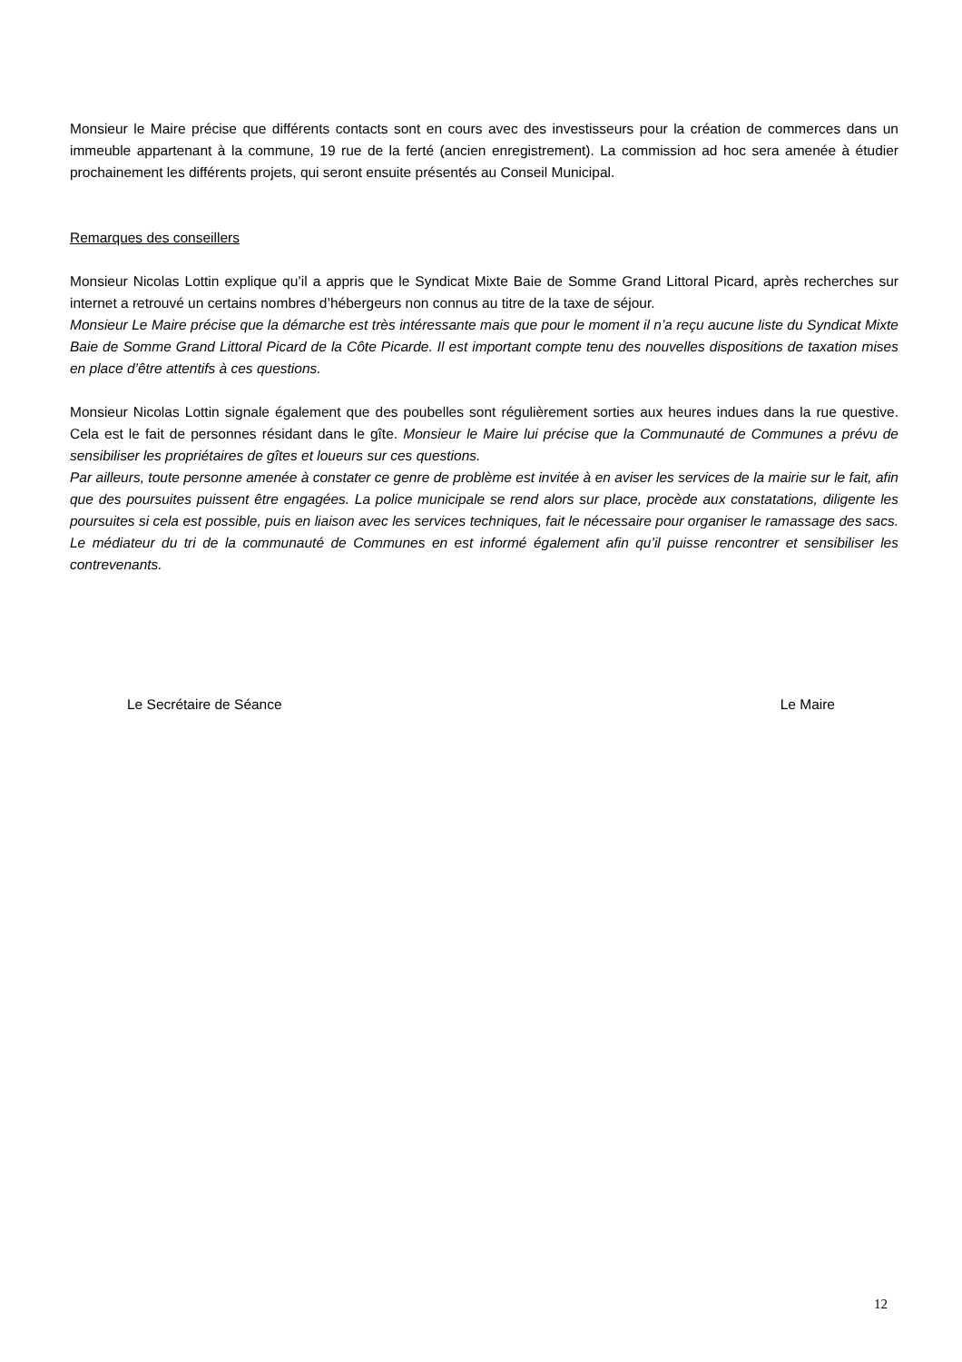Monsieur le Maire précise que différents contacts sont en cours avec des investisseurs pour la création de commerces dans un immeuble appartenant à la commune, 19 rue de la ferté (ancien enregistrement). La commission ad hoc sera amenée à étudier prochainement les différents projets, qui seront ensuite présentés au Conseil Municipal.
Remarques des conseillers
Monsieur Nicolas Lottin explique qu’il a appris que le Syndicat Mixte Baie de Somme Grand Littoral Picard, après recherches sur internet a retrouvé un certains nombres d’hébergeurs non connus au titre de la taxe de séjour.
Monsieur Le Maire précise que la démarche est très intéressante mais que pour le moment il n’a reçu aucune liste du Syndicat Mixte Baie de Somme Grand Littoral Picard de la Côte Picarde. Il est important compte tenu des nouvelles dispositions de taxation mises en place d’être attentifs à ces questions.
Monsieur Nicolas Lottin signale également que des poubelles sont régulièrement sorties aux heures indues dans la rue questive. Cela est le fait de personnes résidant dans le gîte. Monsieur le Maire lui précise que la Communauté de Communes a prévu de sensibiliser les propriétaires de gîtes et loueurs sur ces questions.
Par ailleurs, toute personne amenée à constater ce genre de problème est invitée à en aviser les services de la mairie sur le fait, afin que des poursuites puissent être engagées. La police municipale se rend alors sur place, procède aux constatations, diligente les poursuites si cela est possible, puis en liaison avec les services techniques, fait le nécessaire pour organiser le ramassage des sacs. Le médiateur du tri de la communauté de Communes en est informé également afin qu’il puisse rencontrer et sensibiliser les contrevenants.
Le Secrétaire de Séance Le Maire
12